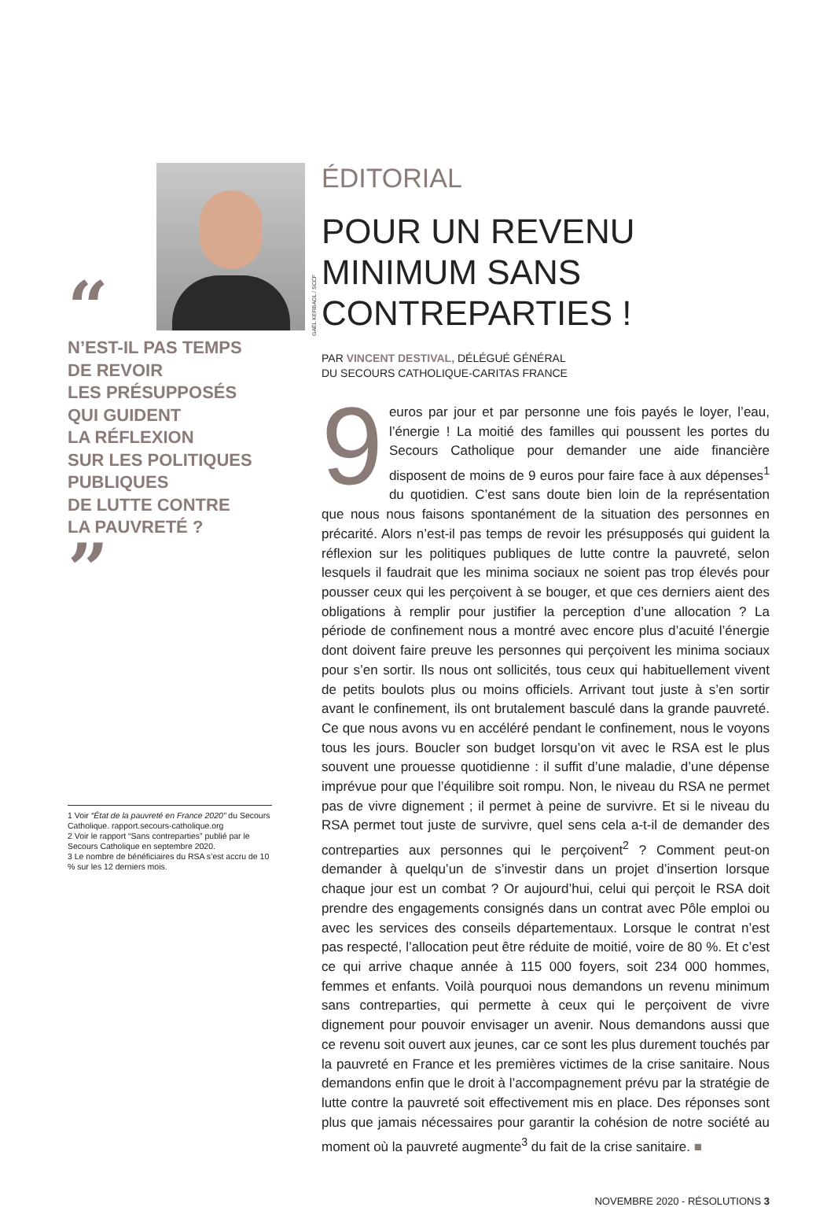“
N’EST-IL PAS TEMPS
DE REVOIR
LES PRÉSUPPOSÉS
QUI GUIDENT
LA RÉFLEXION
SUR LES POLITIQUES
PUBLIQUES
DE LUTTE CONTRE
LA PAUVRETÉ ?
”
1 Voir “État de la pauvreté en France 2020” du Secours Catholique. rapport.secours-catholique.org
2 Voir le rapport “Sans contreparties” publié par le Secours Catholique en septembre 2020.
3 Le nombre de bénéficiaires du RSA s’est accru de 10 % sur les 12 derniers mois.
GAËL KERBAOL / SCCF
ÉDITORIAL
POUR UN REVENU MINIMUM SANS CONTREPARTIES !
PAR VINCENT DESTIVAL, DÉLÉGUÉ GÉNÉRAL
DU SECOURS CATHOLIQUE-CARITAS FRANCE
9 euros par jour et par personne une fois payés le loyer, l’eau, l’énergie ! La moitié des familles qui poussent les portes du Secours Catholique pour demander une aide financière disposent de moins de 9 euros pour faire face à aux dépenses<sup>1</sup> du quotidien. C’est sans doute bien loin de la représentation que nous nous faisons spontanément de la situation des personnes en précarité. Alors n’est-il pas temps de revoir les présupposés qui guident la réflexion sur les politiques publiques de lutte contre la pauvreté, selon lesquels il faudrait que les minima sociaux ne soient pas trop élevés pour pousser ceux qui les perçoivent à se bouger, et que ces derniers aient des obligations à remplir pour justifier la perception d’une allocation ? La période de confinement nous a montré avec encore plus d’acuité l’énergie dont doivent faire preuve les personnes qui perçoivent les minima sociaux pour s’en sortir. Ils nous ont sollicités, tous ceux qui habituellement vivent de petits boulots plus ou moins officiels. Arrivant tout juste à s’en sortir avant le confinement, ils ont brutalement basculé dans la grande pauvreté. Ce que nous avons vu en accéléré pendant le confinement, nous le voyons tous les jours. Boucler son budget lorsqu’on vit avec le RSA est le plus souvent une prouesse quotidienne : il suffit d’une maladie, d’une dépense imprévue pour que l’équilibre soit rompu. Non, le niveau du RSA ne permet pas de vivre dignement ; il permet à peine de survivre. Et si le niveau du RSA permet tout juste de survivre, quel sens cela a-t-il de demander des contreparties aux personnes qui le perçoivent<sup>2</sup> ? Comment peut-on demander à quelqu’un de s’investir dans un projet d’insertion lorsque chaque jour est un combat ? Or aujourd’hui, celui qui perçoit le RSA doit prendre des engagements consignés dans un contrat avec Pôle emploi ou avec les services des conseils départementaux. Lorsque le contrat n’est pas respecté, l’allocation peut être réduite de moitié, voire de 80 %. Et c’est ce qui arrive chaque année à 115 000 foyers, soit 234 000 hommes, femmes et enfants. Voilà pourquoi nous demandons un revenu minimum sans contreparties, qui permette à ceux qui le perçoivent de vivre dignement pour pouvoir envisager un avenir. Nous demandons aussi que ce revenu soit ouvert aux jeunes, car ce sont les plus durement touchés par la pauvreté en France et les premières victimes de la crise sanitaire. Nous demandons enfin que le droit à l’accompagnement prévu par la stratégie de lutte contre la pauvreté soit effectivement mis en place. Des réponses sont plus que jamais nécessaires pour garantir la cohésion de notre société au moment où la pauvreté augmente<sup>3</sup> du fait de la crise sanitaire. ■
NOVEMBRE 2020 - RÉSOLUTIONS 3